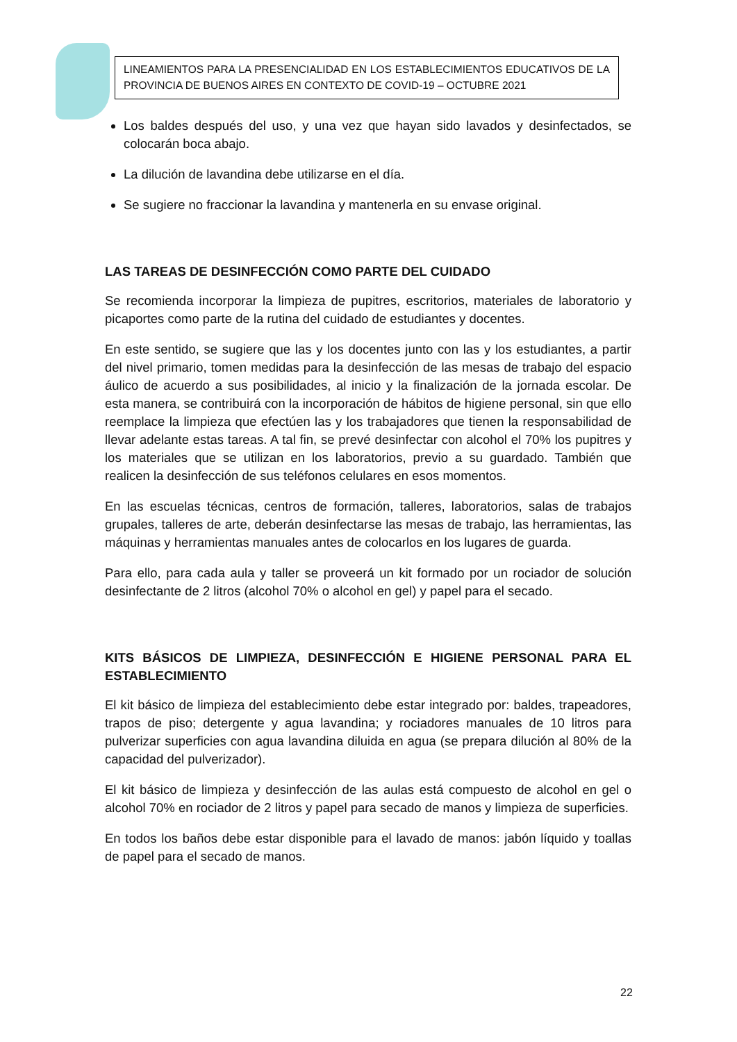LINEAMIENTOS PARA LA PRESENCIALIDAD EN LOS ESTABLECIMIENTOS EDUCATIVOS DE LA PROVINCIA DE BUENOS AIRES EN CONTEXTO DE COVID-19 – OCTUBRE 2021
Los baldes después del uso, y una vez que hayan sido lavados y desinfectados, se colocarán boca abajo.
La dilución de lavandina debe utilizarse en el día.
Se sugiere no fraccionar la lavandina y mantenerla en su envase original.
LAS TAREAS DE DESINFECCIÓN COMO PARTE DEL CUIDADO
Se recomienda incorporar la limpieza de pupitres, escritorios, materiales de laboratorio y picaportes como parte de la rutina del cuidado de estudiantes y docentes.
En este sentido, se sugiere que las y los docentes junto con las y los estudiantes, a partir del nivel primario, tomen medidas para la desinfección de las mesas de trabajo del espacio áulico de acuerdo a sus posibilidades, al inicio y la finalización de la jornada escolar. De esta manera, se contribuirá con la incorporación de hábitos de higiene personal, sin que ello reemplace la limpieza que efectúen las y los trabajadores que tienen la responsabilidad de llevar adelante estas tareas. A tal fin, se prevé desinfectar con alcohol el 70% los pupitres y los materiales que se utilizan en los laboratorios, previo a su guardado. También que realicen la desinfección de sus teléfonos celulares en esos momentos.
En las escuelas técnicas, centros de formación, talleres, laboratorios, salas de trabajos grupales, talleres de arte, deberán desinfectarse las mesas de trabajo, las herramientas, las máquinas y herramientas manuales antes de colocarlos en los lugares de guarda.
Para ello, para cada aula y taller se proveerá un kit formado por un rociador de solución desinfectante de 2 litros (alcohol 70% o alcohol en gel) y papel para el secado.
KITS BÁSICOS DE LIMPIEZA, DESINFECCIÓN E HIGIENE PERSONAL PARA EL ESTABLECIMIENTO
El kit básico de limpieza del establecimiento debe estar integrado por: baldes, trapeadores, trapos de piso; detergente y agua lavandina; y rociadores manuales de 10 litros para pulverizar superficies con agua lavandina diluida en agua (se prepara dilución al 80% de la capacidad del pulverizador).
El kit básico de limpieza y desinfección de las aulas está compuesto de alcohol en gel o alcohol 70% en rociador de 2 litros y papel para secado de manos y limpieza de superficies.
En todos los baños debe estar disponible para el lavado de manos: jabón líquido y toallas de papel para el secado de manos.
22